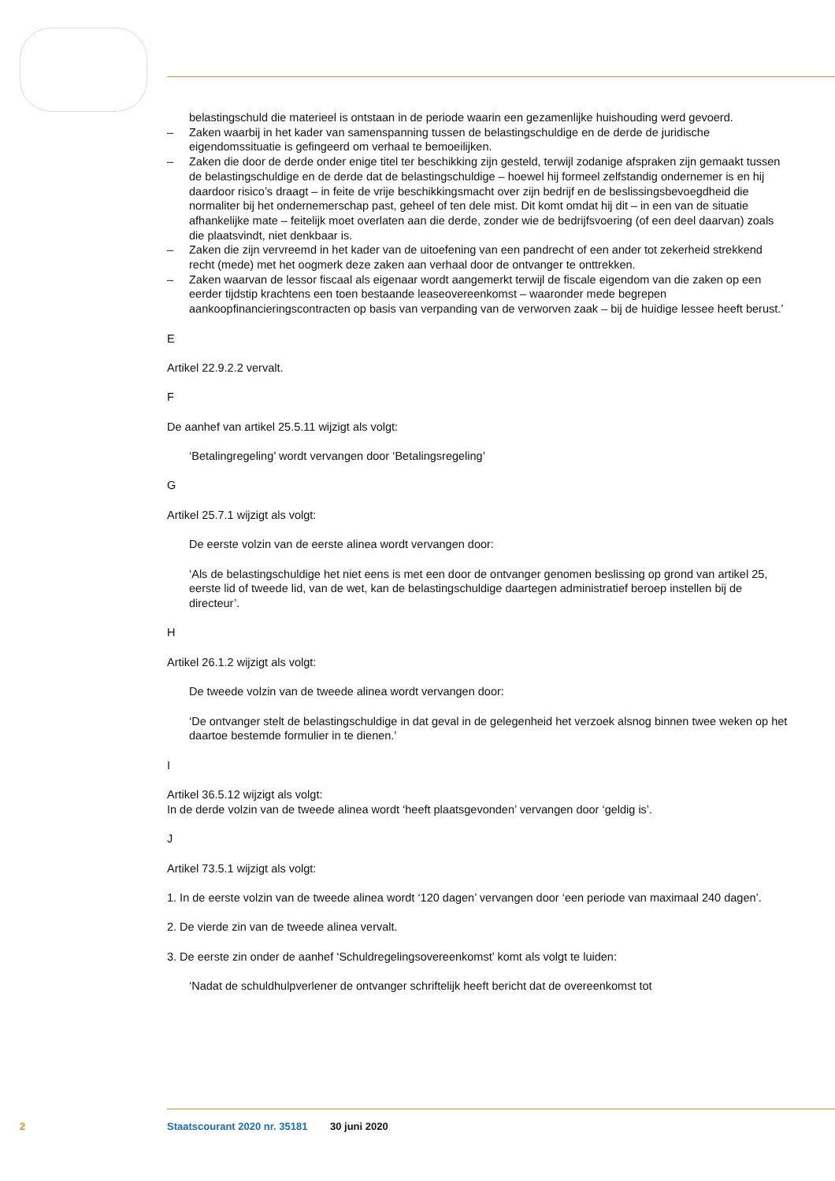belastingschuld die materieel is ontstaan in de periode waarin een gezamenlijke huishouding werd gevoerd.
– Zaken waarbij in het kader van samenspanning tussen de belastingschuldige en de derde de juridische eigendomssituatie is gefingeerd om verhaal te bemoeilijken.
– Zaken die door de derde onder enige titel ter beschikking zijn gesteld, terwijl zodanige afspraken zijn gemaakt tussen de belastingschuldige en de derde dat de belastingschuldige – hoewel hij formeel zelfstandig ondernemer is en hij daardoor risico’s draagt – in feite de vrije beschikkingsmacht over zijn bedrijf en de beslissingsbevoegdheid die normaliter bij het ondernemerschap past, geheel of ten dele mist. Dit komt omdat hij dit – in een van de situatie afhankelijke mate – feitelijk moet overlaten aan die derde, zonder wie de bedrijfsvoering (of een deel daarvan) zoals die plaatsvindt, niet denkbaar is.
– Zaken die zijn vervreemd in het kader van de uitoefening van een pandrecht of een ander tot zekerheid strekkend recht (mede) met het oogmerk deze zaken aan verhaal door de ontvanger te onttrekken.
– Zaken waarvan de lessor fiscaal als eigenaar wordt aangemerkt terwijl de fiscale eigendom van die zaken op een eerder tijdstip krachtens een toen bestaande leaseovereenkomst – waaronder mede begrepen aankoopfinancieringscontracten op basis van verpanding van de verworven zaak – bij de huidige lessee heeft berust.’
E
Artikel 22.9.2.2 vervalt.
F
De aanhef van artikel 25.5.11 wijzigt als volgt:
‘Betalingregeling’ wordt vervangen door ‘Betalingsregeling’
G
Artikel 25.7.1 wijzigt als volgt:
De eerste volzin van de eerste alinea wordt vervangen door:
‘Als de belastingschuldige het niet eens is met een door de ontvanger genomen beslissing op grond van artikel 25, eerste lid of tweede lid, van de wet, kan de belastingschuldige daartegen administratief beroep instellen bij de directeur’.
H
Artikel 26.1.2 wijzigt als volgt:
De tweede volzin van de tweede alinea wordt vervangen door:
‘De ontvanger stelt de belastingschuldige in dat geval in de gelegenheid het verzoek alsnog binnen twee weken op het daartoe bestemde formulier in te dienen.’
I
Artikel 36.5.12 wijzigt als volgt:
In de derde volzin van de tweede alinea wordt ‘heeft plaatsgevonden’ vervangen door ‘geldig is’.
J
Artikel 73.5.1 wijzigt als volgt:
1. In de eerste volzin van de tweede alinea wordt ‘120 dagen’ vervangen door ‘een periode van maximaal 240 dagen’.
2. De vierde zin van de tweede alinea vervalt.
3. De eerste zin onder de aanhef ‘Schuldregelingsovereenkomst’ komt als volgt te luiden:
‘Nadat de schuldhulpverlener de ontvanger schriftelijk heeft bericht dat de overeenkomst tot
2 Staatscourant 2020 nr. 35181 30 juni 2020